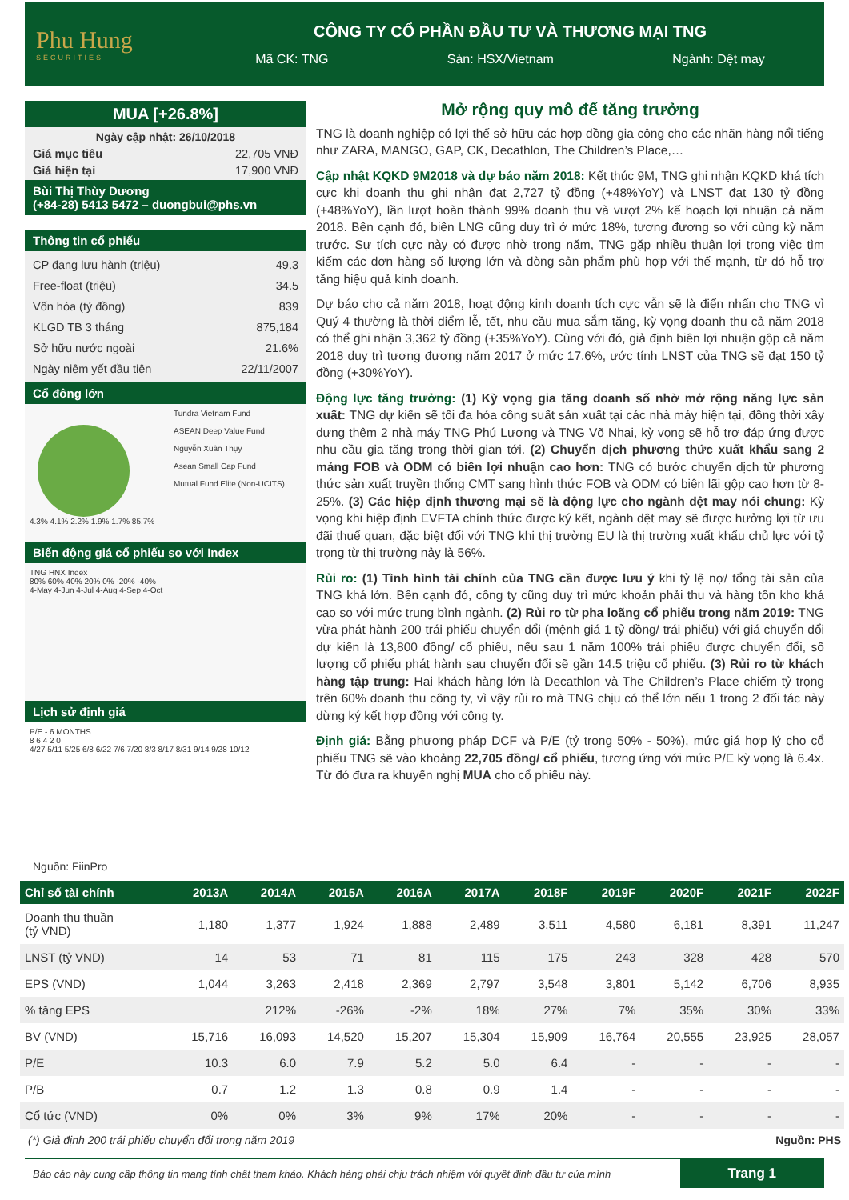Phu Hung
SECURITIES
CÔNG TY CỔ PHẦN ĐẦU TƯ VÀ THƯƠNG MẠI TNG
Mã CK: TNG Sàn: HSX/Vietnam Ngành: Dệt may
MUA [+26.8%]
Ngày cập nhật: 26/10/2018
Giá mục tiêu 22,705 VNĐ
Giá hiện tại 17,900 VNĐ
Bùi Thị Thùy Dương
(+84-28) 5413 5472 – duongbui@phs.vn
Thông tin cổ phiếu
CP đang lưu hành (triệu) 49.3
Free-float (triệu) 34.5
Vốn hóa (tỷ đồng) 839
KLGD TB 3 tháng 875,184
Sở hữu nước ngoài 21.6%
Ngày niêm yết đầu tiên 22/11/2007
Cổ đông lớn
4.3% 4.1% 2.2% 1.9% 1.7% 85.7%
Tundra Vietnam Fund
ASEAN Deep Value Fund
Nguyễn Xuân Thụy
Asean Small Cap Fund
Mutual Fund Elite (Non-UCITS)
Biến động giá cổ phiếu so với Index
TNG HNX Index
80% 60% 40% 20% 0% -20% -40%
4-May 4-Jun 4-Jul 4-Aug 4-Sep 4-Oct
Lịch sử định giá
P/E - 6 MONTHS
8 6 4 2 0
4/27 5/11 5/25 6/8 6/22 7/6 7/20 8/3 8/17 8/31 9/14 9/28 10/12
Nguồn: FiinPro
Mở rộng quy mô để tăng trưởng
TNG là doanh nghiệp có lợi thế sở hữu các hợp đồng gia công cho các nhãn hàng nổi tiếng như ZARA, MANGO, GAP, CK, Decathlon, The Children’s Place,…
Cập nhật KQKD 9M2018 và dự báo năm 2018: Kết thúc 9M, TNG ghi nhận KQKD khá tích cực khi doanh thu ghi nhận đạt 2,727 tỷ đồng (+48%YoY) và LNST đạt 130 tỷ đồng (+48%YoY), lần lượt hoàn thành 99% doanh thu và vượt 2% kế hoạch lợi nhuận cả năm 2018. Bên cạnh đó, biên LNG cũng duy trì ở mức 18%, tương đương so với cùng kỳ năm trước. Sự tích cực này có được nhờ trong năm, TNG gặp nhiều thuận lợi trong việc tìm kiếm các đơn hàng số lượng lớn và dòng sản phẩm phù hợp với thế mạnh, từ đó hỗ trợ tăng hiệu quả kinh doanh.
Dự báo cho cả năm 2018, hoạt động kinh doanh tích cực vẫn sẽ là điển nhấn cho TNG vì Quý 4 thường là thời điểm lễ, tết, nhu cầu mua sắm tăng, kỳ vọng doanh thu cả năm 2018 có thể ghi nhận 3,362 tỷ đồng (+35%YoY). Cùng với đó, giả định biên lợi nhuận gộp cả năm 2018 duy trì tương đương năm 2017 ở mức 17.6%, ước tính LNST của TNG sẽ đạt 150 tỷ đồng (+30%YoY).
Động lực tăng trưởng: (1) Kỳ vọng gia tăng doanh số nhờ mở rộng năng lực sản xuất: TNG dự kiến sẽ tối đa hóa công suất sản xuất tại các nhà máy hiện tại, đồng thời xây dựng thêm 2 nhà máy TNG Phú Lương và TNG Võ Nhai, kỳ vọng sẽ hỗ trợ đáp ứng được nhu cầu gia tăng trong thời gian tới. (2) Chuyển dịch phương thức xuất khẩu sang 2 mảng FOB và ODM có biên lợi nhuận cao hơn: TNG có bước chuyển dịch từ phương thức sản xuất truyền thống CMT sang hình thức FOB và ODM có biên lãi gộp cao hơn từ 8-25%. (3) Các hiệp định thương mại sẽ là động lực cho ngành dệt may nói chung: Kỳ vọng khi hiệp định EVFTA chính thức được ký kết, ngành dệt may sẽ được hưởng lợi từ ưu đãi thuế quan, đặc biệt đối với TNG khi thị trường EU là thị trường xuất khẩu chủ lực với tỷ trọng từ thị trường nảy là 56%.
Rủi ro: (1) Tình hình tài chính của TNG cần được lưu ý khi tỷ lệ nợ/ tổng tài sản của TNG khá lớn. Bên cạnh đó, công ty cũng duy trì mức khoản phải thu và hàng tồn kho khá cao so với mức trung bình ngành. (2) Rủi ro từ pha loãng cổ phiếu trong năm 2019: TNG vừa phát hành 200 trái phiếu chuyển đổi (mệnh giá 1 tỷ đồng/ trái phiếu) với giá chuyển đổi dự kiến là 13,800 đồng/ cổ phiếu, nếu sau 1 năm 100% trái phiếu được chuyển đổi, số lượng cổ phiếu phát hành sau chuyển đổi sẽ gần 14.5 triệu cổ phiếu. (3) Rủi ro từ khách hàng tập trung: Hai khách hàng lớn là Decathlon và The Children’s Place chiếm tỷ trọng trên 60% doanh thu công ty, vì vậy rủi ro mà TNG chịu có thể lớn nếu 1 trong 2 đối tác này dừng ký kết hợp đồng với công ty.
Định giá: Bằng phương pháp DCF và P/E (tỷ trọng 50% - 50%), mức giá hợp lý cho cổ phiếu TNG sẽ vào khoảng 22,705 đồng/ cổ phiếu, tương ứng với mức P/E kỳ vọng là 6.4x. Từ đó đưa ra khuyến nghị MUA cho cổ phiếu này.
| Chỉ số tài chính | 2013A | 2014A | 2015A | 2016A | 2017A | 2018F | 2019F | 2020F | 2021F | 2022F |
| --- | --- | --- | --- | --- | --- | --- | --- | --- | --- | --- |
| Doanh thu thuần (tỷ VND) | 1,180 | 1,377 | 1,924 | 1,888 | 2,489 | 3,511 | 4,580 | 6,181 | 8,391 | 11,247 |
| LNST (tỷ VND) | 14 | 53 | 71 | 81 | 115 | 175 | 243 | 328 | 428 | 570 |
| EPS (VND) | 1,044 | 3,263 | 2,418 | 2,369 | 2,797 | 3,548 | 3,801 | 5,142 | 6,706 | 8,935 |
| % tăng EPS | | 212% | -26% | -2% | 18% | 27% | 7% | 35% | 30% | 33% |
| BV (VND) | 15,716 | 16,093 | 14,520 | 15,207 | 15,304 | 15,909 | 16,764 | 20,555 | 23,925 | 28,057 |
| P/E | 10.3 | 6.0 | 7.9 | 5.2 | 5.0 | 6.4 | - | - | - | - |
| P/B | 0.7 | 1.2 | 1.3 | 0.8 | 0.9 | 1.4 | - | - | - | - |
| Cổ tức (VND) | 0% | 0% | 3% | 9% | 17% | 20% | - | - | - | - |
(*) Giả định 200 trái phiếu chuyển đổi trong năm 2019 Nguồn: PHS
Báo cáo này cung cấp thông tin mang tính chất tham khảo. Khách hàng phải chịu trách nhiệm với quyết định đầu tư của mình Trang 1